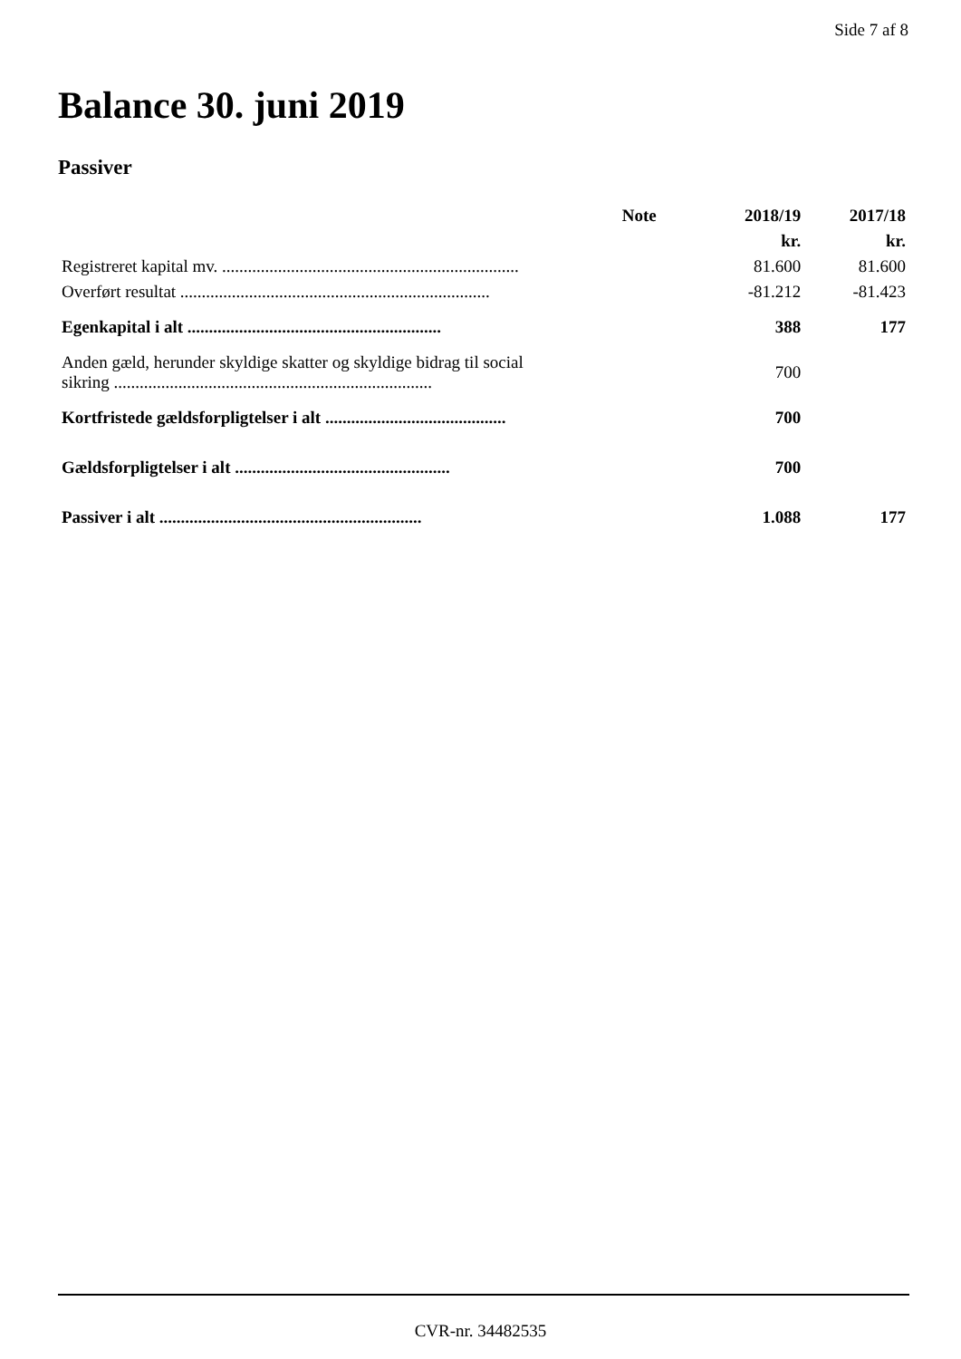Side 7 af 8
Balance 30. juni 2019
Passiver
| | Note | 2018/19 | 2017/18 |
| --- | --- | --- | --- |
| | | kr. | kr. |
| Registreret kapital mv. ..................................................................... | | 81.600 | 81.600 |
| Overført resultat ........................................................................ | | -81.212 | -81.423 |
| Egenkapital i alt ........................................................... | | 388 | 177 |
| Anden gæld, herunder skyldige skatter og skyldige bidrag til social sikring .......................................................................... | | 700 | |
| Kortfristede gældsforpligtelser i alt .......................................... | | 700 | |
| Gældsforpligtelser i alt .................................................. | | 700 | |
| Passiver i alt ............................................................. | | 1.088 | 177 |
CVR-nr. 34482535